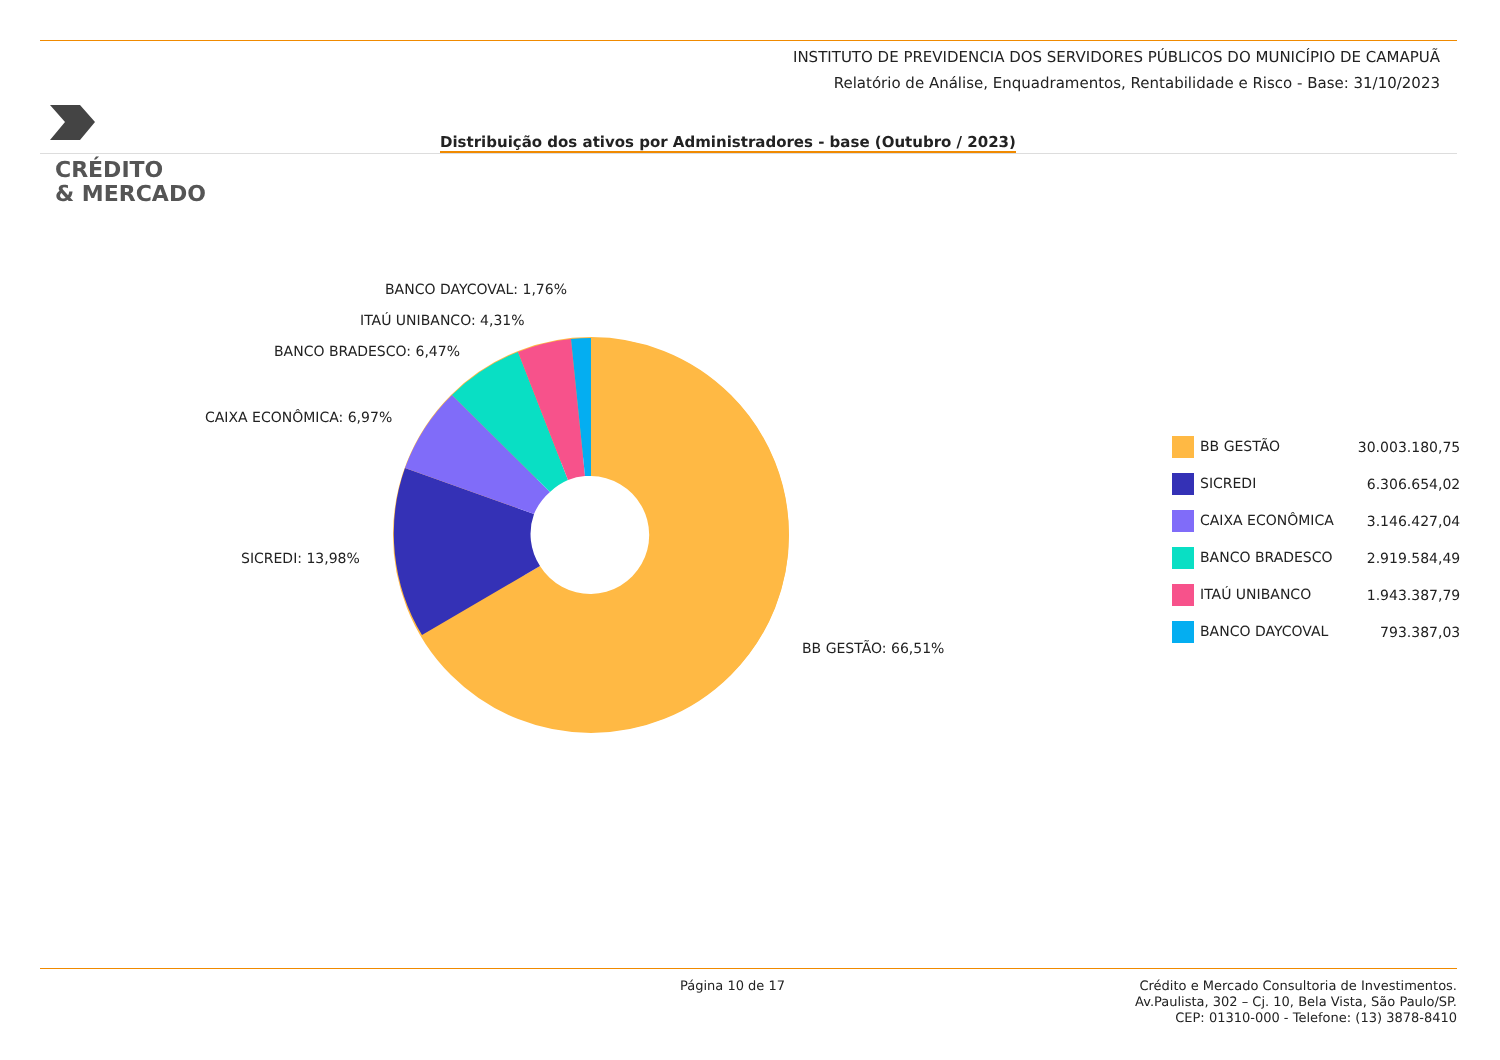CRÉDITO
& MERCADO
INSTITUTO DE PREVIDENCIA DOS SERVIDORES PÚBLICOS DO MUNICÍPIO DE CAMAPUÃ
Relatório de Análise, Enquadramentos, Rentabilidade e Risco - Base: 31/10/2023
Distribuição dos ativos por Administradores - base (Outubro / 2023)
BANCO DAYCOVAL: 1,76%
ITAÚ UNIBANCO: 4,31%
BANCO BRADESCO: 6,47%
CAIXA ECONÔMICA: 6,97%
SICREDI: 13,98%
BB GESTÃO: 66,51%
| BB GESTÃO | 30.003.180,75 |
| SICREDI | 6.306.654,02 |
| CAIXA ECONÔMICA | 3.146.427,04 |
| BANCO BRADESCO | 2.919.584,49 |
| ITAÚ UNIBANCO | 1.943.387,79 |
| BANCO DAYCOVAL | 793.387,03 |
Página 10 de 17
Crédito e Mercado Consultoria de Investimentos.
Av.Paulista, 302 – Cj. 10, Bela Vista, São Paulo/SP.
CEP: 01310-000 - Telefone: (13) 3878-8410